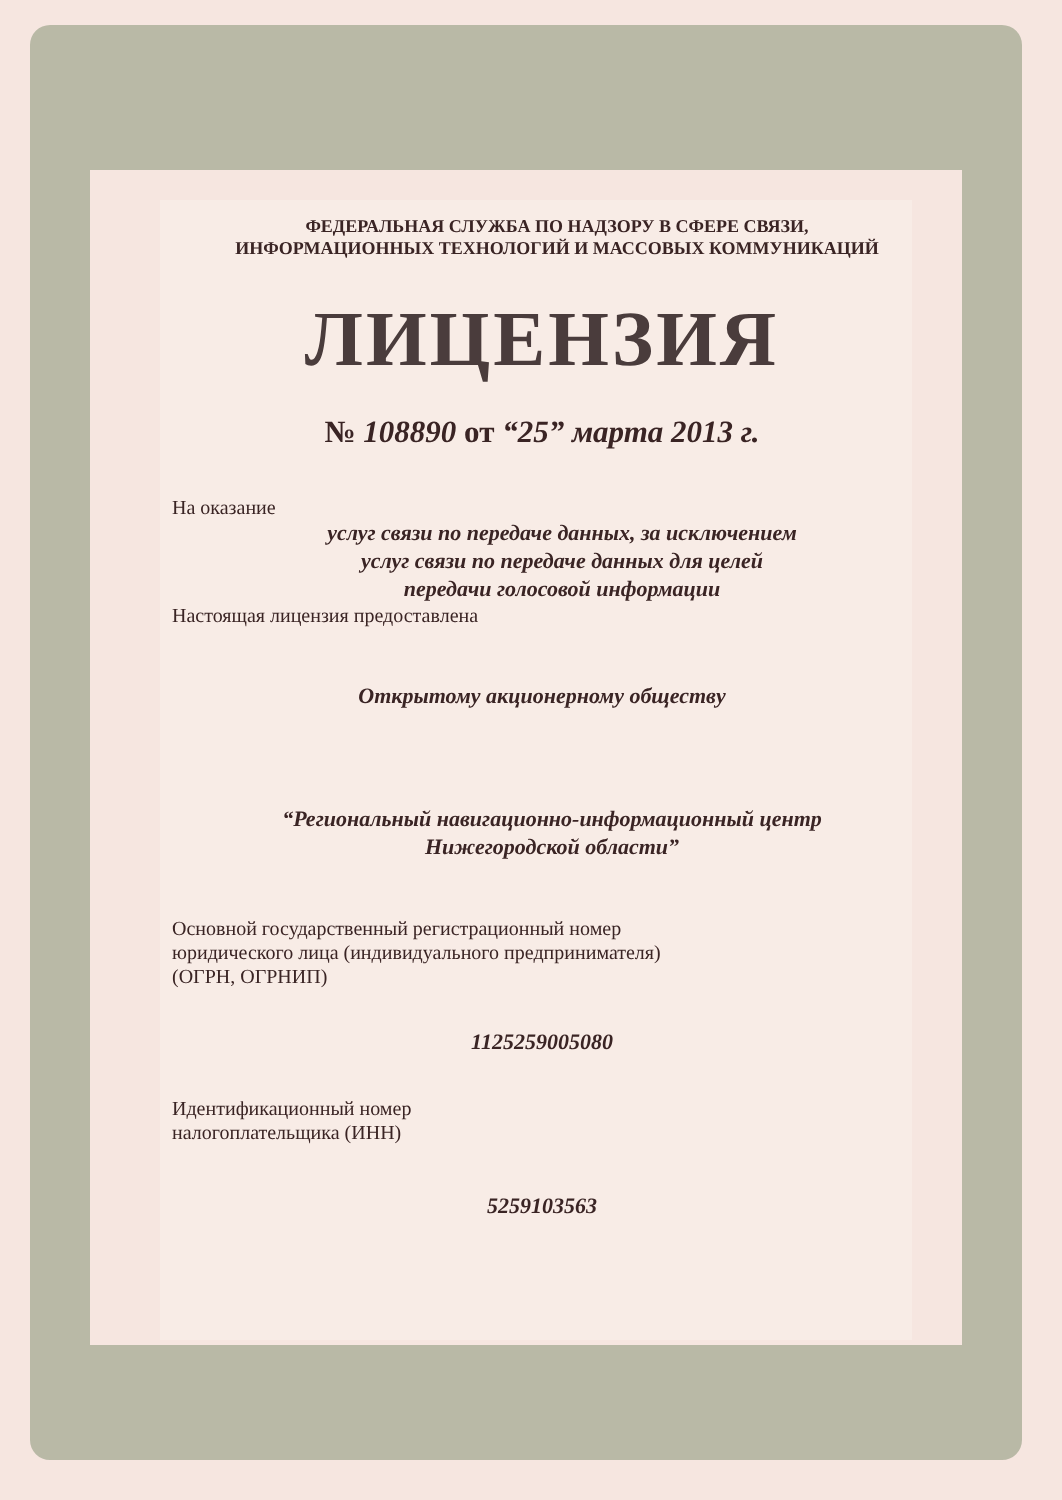ФЕДЕРАЛЬНАЯ СЛУЖБА ПО НАДЗОРУ В СФЕРЕ СВЯЗИ,
ИНФОРМАЦИОННЫХ ТЕХНОЛОГИЙ И МАССОВЫХ КОММУНИКАЦИЙ
ЛИЦЕНЗИЯ
№ 108890 от “25” марта 2013 г.
На оказание
услуг связи по передаче данных, за исключением
услуг связи по передаче данных для целей
передачи голосовой информации
Настоящая лицензия предоставлена
Открытому акционерному обществу
“Региональный навигационно-информационный центр
Нижегородской области”
Основной государственный регистрационный номер
юридического лица (индивидуального предпринимателя)
(ОГРН, ОГРНИП)
1125259005080
Идентификационный номер
налогоплательщика (ИНН)
5259103563